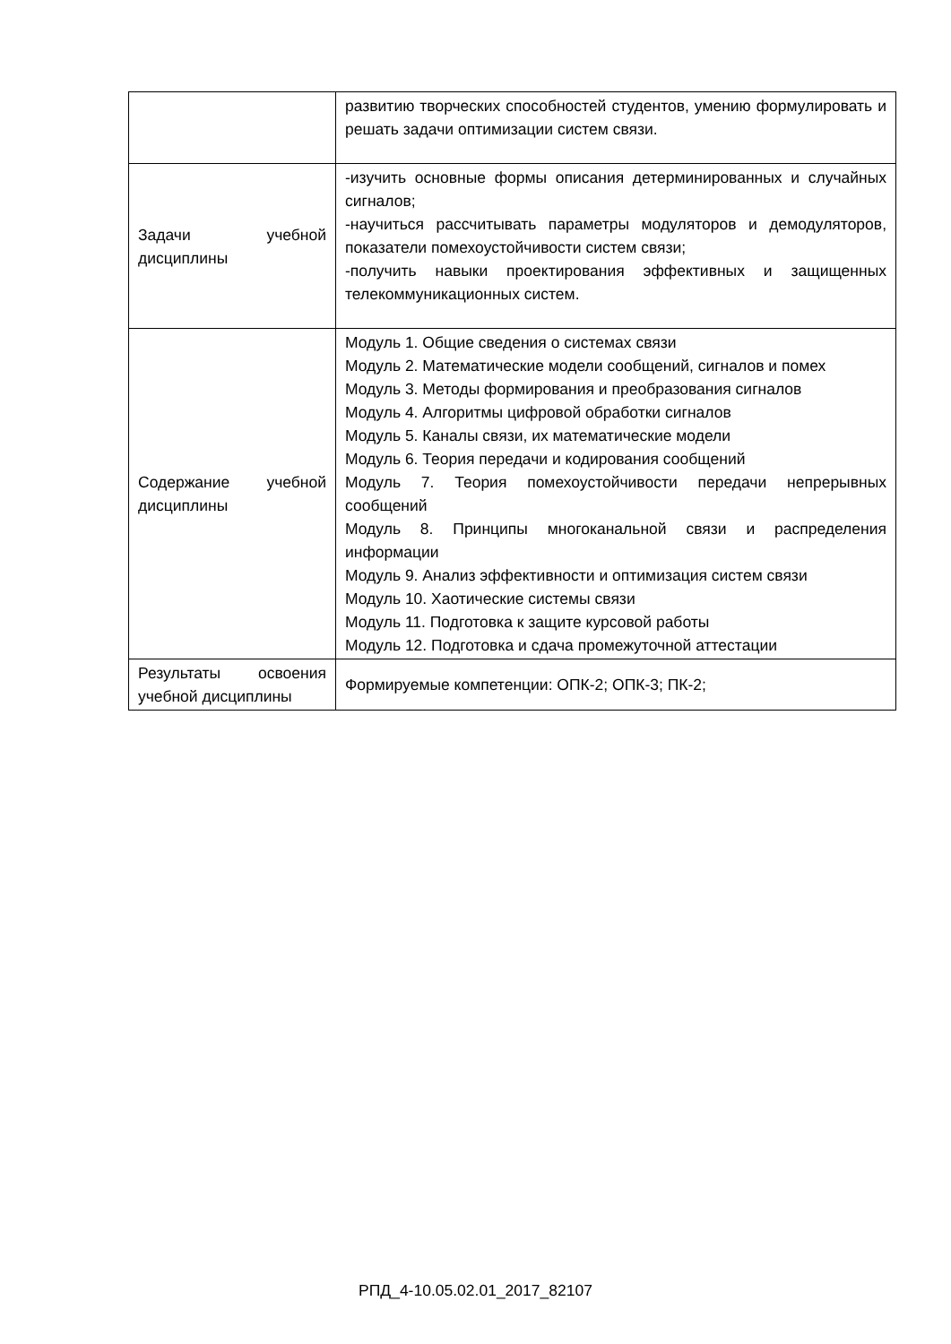| | развитию творческих способностей студентов, умению формулировать и решать задачи оптимизации систем связи. |
| Задачи учебной дисциплины | -изучить основные формы описания детерминированных и случайных сигналов; -научиться рассчитывать параметры модуляторов и демодуляторов, показатели помехоустойчивости систем связи; -получить навыки проектирования эффективных и защищенных телекоммуникационных систем. |
| Содержание учебной дисциплины | Модуль 1. Общие сведения о системах связи Модуль 2. Математические модели сообщений, сигналов и помех Модуль 3. Методы формирования и преобразования сигналов Модуль 4. Алгоритмы цифровой обработки сигналов Модуль 5. Каналы связи, их математические модели Модуль 6. Теория передачи и кодирования сообщений Модуль 7. Теория помехоустойчивости передачи непрерывных сообщений Модуль 8. Принципы многоканальной связи и распределения информации Модуль 9. Анализ эффективности и оптимизация систем связи Модуль 10. Хаотические системы связи Модуль 11. Подготовка к защите курсовой работы Модуль 12. Подготовка и сдача промежуточной аттестации |
| Результаты освоения учебной дисциплины | Формируемые компетенции: ОПК-2; ОПК-3; ПК-2; |
РПД_4-10.05.02.01_2017_82107